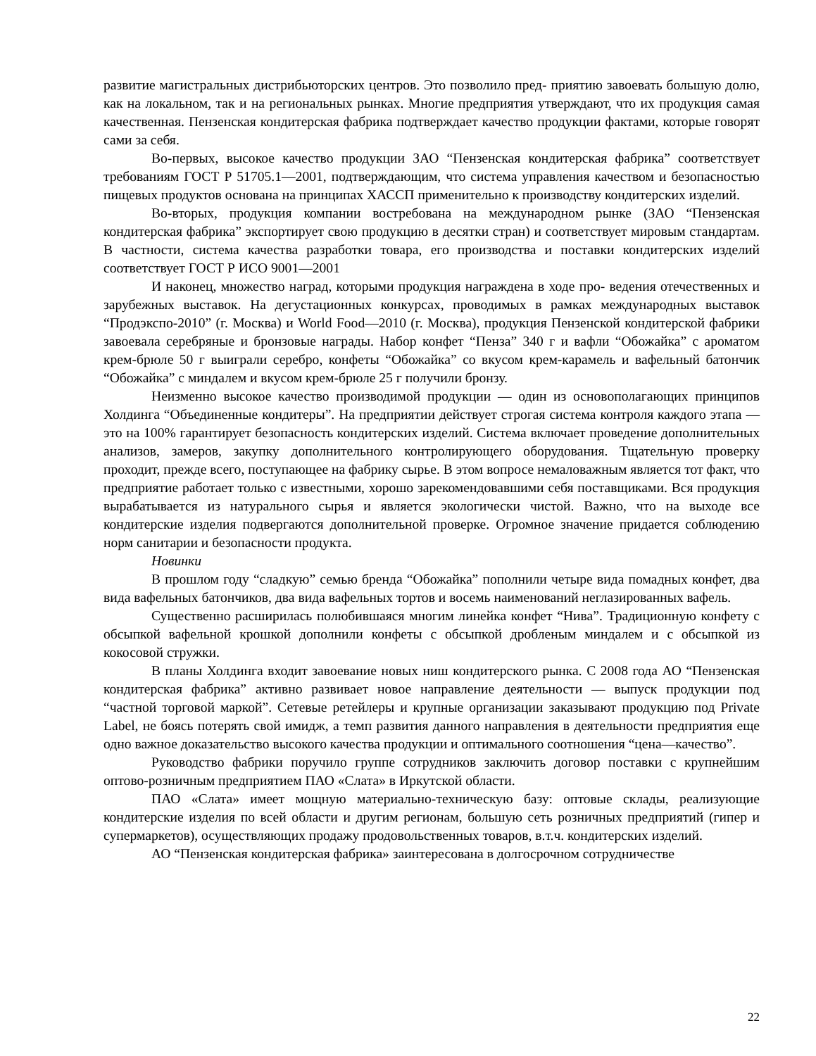развитие магистральных дистрибьюторских центров. Это позволило пред- приятию завоевать большую долю, как на локальном, так и на региональных рынках. Многие предприятия утверждают, что их продукция самая качественная. Пензенская кондитерская фабрика подтверждает качество продукции фактами, которые говорят сами за себя.
Во-первых, высокое качество продукции ЗАО “Пензенская кондитерская фабрика” соответствует требованиям ГОСТ Р 51705.1—2001, подтверждающим, что система управления качеством и безопасностью пищевых продуктов основана на принципах ХАССП применительно к производству кондитерских изделий.
Во-вторых, продукция компании востребована на международном рынке (ЗАО “Пензенская кондитерская фабрика” экспортирует свою продукцию в десятки стран) и соответствует мировым стандартам. В частности, система качества разработки товара, его производства и поставки кондитерских изделий соответствует ГОСТ Р ИСО 9001—2001
И наконец, множество наград, которыми продукция награждена в ходе про- ведения отечественных и зарубежных выставок. На дегустационных конкурсах, проводимых в рамках международных выставок “Продэкспо-2010” (г. Москва) и World Food—2010 (г. Москва), продукция Пензенской кондитерской фабрики завоевала серебряные и бронзовые награды. Набор конфет “Пенза” 340 г и вафли “Обожайка” с ароматом крем-брюле 50 г выиграли серебро, конфеты “Обожайка” со вкусом крем-карамель и вафельный батончик “Обожайка” с миндалем и вкусом крем-брюле 25 г получили бронзу.
Неизменно высокое качество производимой продукции — один из основополагающих принципов Холдинга “Объединенные кондитеры”. На предприятии действует строгая система контроля каждого этапа — это на 100% гарантирует безопасность кондитерских изделий. Система включает проведение дополнительных анализов, замеров, закупку дополнительного контролирующего оборудования. Тщательную проверку проходит, прежде всего, поступающее на фабрику сырье. В этом вопросе немаловажным является тот факт, что предприятие работает только с известными, хорошо зарекомендовавшими себя поставщиками. Вся продукция вырабатывается из натурального сырья и является экологически чистой. Важно, что на выходе все кондитерские изделия подвергаются дополнительной проверке. Огромное значение придается соблюдению норм санитарии и безопасности продукта.
Новинки
В прошлом году “сладкую” семью бренда “Обожайка” пополнили четыре вида помадных конфет, два вида вафельных батончиков, два вида вафельных тортов и восемь наименований неглазированных вафель.
Существенно расширилась полюбившаяся многим линейка конфет “Нива”. Традиционную конфету с обсыпкой вафельной крошкой дополнили конфеты с обсыпкой дробленым миндалем и с обсыпкой из кокосовой стружки.
В планы Холдинга входит завоевание новых ниш кондитерского рынка. С 2008 года АО “Пензенская кондитерская фабрика” активно развивает новое направление деятельности — выпуск продукции под “частной торговой маркой”. Сетевые ретейлеры и крупные организации заказывают продукцию под Private Label, не боясь потерять свой имидж, а темп развития данного направления в деятельности предприятия еще одно важное доказательство высокого качества продукции и оптимального соотношения “цена—качество”.
Руководство фабрики поручило группе сотрудников заключить договор поставки с крупнейшим оптово-розничным предприятием ПАО «Слата» в Иркутской области.
ПАО «Слата» имеет мощную материально-техническую базу: оптовые склады, реализующие кондитерские изделия по всей области и другим регионам, большую сеть розничных предприятий (гипер и супермаркетов), осуществляющих продажу продовольственных товаров, в.т.ч. кондитерских изделий.
АО “Пензенская кондитерская фабрика» заинтересована в долгосрочном сотрудничестве
22